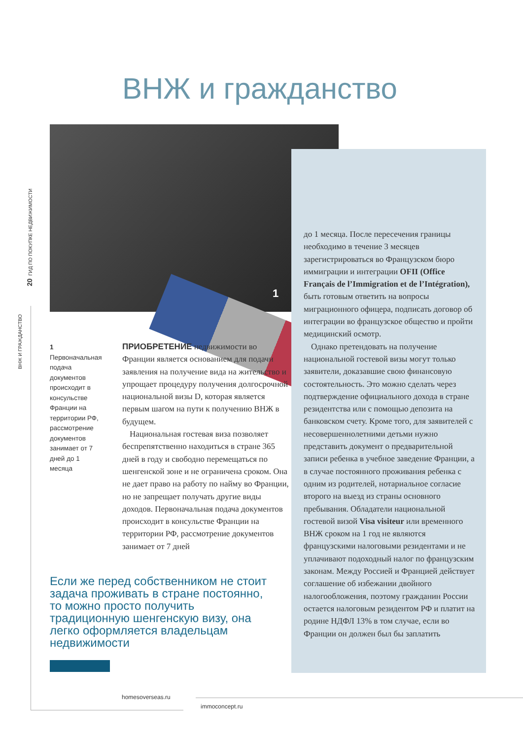20 ГИД ПО ПОКУПКЕ НЕДВИЖИМОСТИ
ВНЖ И ГРАЖДАНСТВО
ВНЖ и гражданство
1
1 Первоначальная подача документов происходит в консульстве Франции на территории РФ, рассмотрение документов занимает от 7 дней до 1 месяца
ПРИОБРЕТЕНИЕ недвижимости во Франции является основанием для подачи заявления на получение вида на жительство и упрощает процедуру получения долгосрочной национальной визы D, которая является первым шагом на пути к получению ВНЖ в будущем.
Национальная гостевая виза позволяет беспрепятственно находиться в стране 365 дней в году и свободно перемещаться по шенгенской зоне и не ограничена сроком. Она не дает право на работу по найму во Франции, но не запрещает получать другие виды доходов. Первоначальная подача документов происходит в консульстве Франции на территории РФ, рассмотрение документов занимает от 7 дней
до 1 месяца. После пересечения границы необходимо в течение 3 месяцев зарегистрироваться во Французском бюро иммиграции и интеграции OFII (Office Français de l’Immigration et de l’Intégration), быть готовым ответить на вопросы миграционного офицера, подписать договор об интеграции во французское общество и пройти медицинский осмотр.
Однако претендовать на получение национальной гостевой визы могут только заявители, доказавшие свою финансовую состоятельность. Это можно сделать через подтверждение официального дохода в стране резидентства или с помощью депозита на банковском счету. Кроме того, для заявителей с несовершеннолетними детьми нужно представить документ о предварительной записи ребенка в учебное заведение Франции, а в случае постоянного проживания ребенка с одним из родителей, нотариальное согласие второго на выезд из страны основного пребывания. Обладатели национальной гостевой визой Visa visiteur или временного ВНЖ сроком на 1 год не являются французскими налоговыми резидентами и не уплачивают подоходный налог по французским законам. Между Россией и Францией действует соглашение об избежании двойного налогообложения, поэтому гражданин России остается налоговым резидентом РФ и платит на родине НДФЛ 13% в том случае, если во Франции он должен был бы заплатить
Если же перед собственником не стоит задача проживать в стране постоянно, то можно просто получить традиционную шенгенскую визу, она легко оформляется владельцам недвижимости
homesoverseas.ru
immoconcept.ru